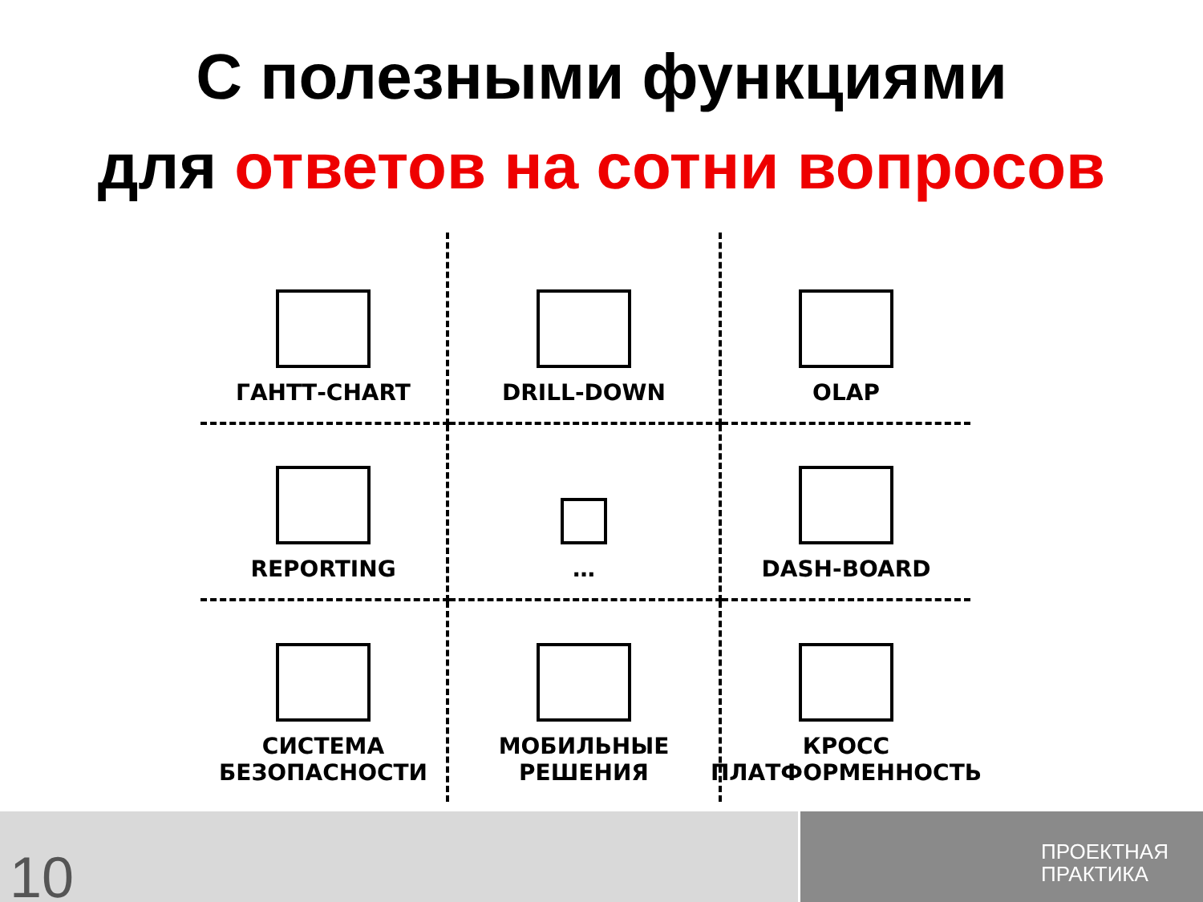С полезными функциями
для ответов на сотни вопросов
ГАНТТ-CHART
DRILL-DOWN
OLAP
REPORTING
…
DASH-BOARD
СИСТЕМА
БЕЗОПАСНОСТИ
МОБИЛЬНЫЕ
РЕШЕНИЯ
КРОСС
ПЛАТФОРМЕННОСТЬ
10
ПРОЕКТНАЯ
ПРАКТИКА